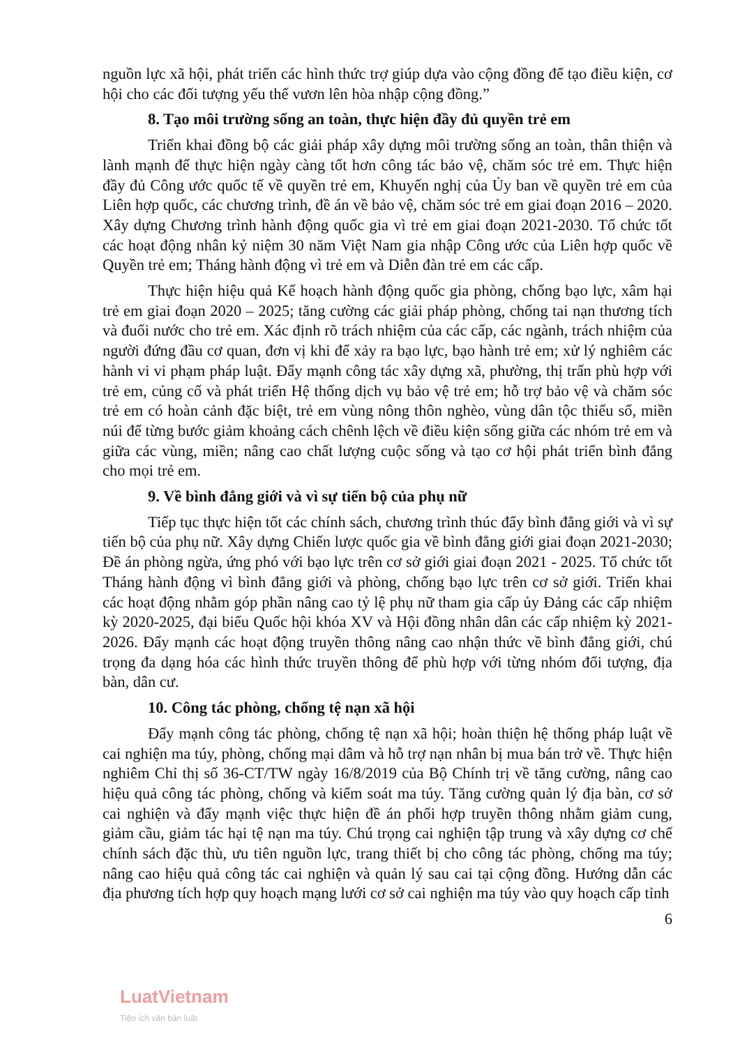nguồn lực xã hội, phát triển các hình thức trợ giúp dựa vào cộng đồng để tạo điều kiện, cơ hội cho các đối tượng yếu thế vươn lên hòa nhập cộng đồng.”
8. Tạo môi trường sống an toàn, thực hiện đầy đủ quyền trẻ em
Triển khai đồng bộ các giải pháp xây dựng môi trường sống an toàn, thân thiện và lành mạnh để thực hiện ngày càng tốt hơn công tác bảo vệ, chăm sóc trẻ em. Thực hiện đầy đủ Công ước quốc tế về quyền trẻ em, Khuyến nghị của Ủy ban về quyền trẻ em của Liên hợp quốc, các chương trình, đề án về bảo vệ, chăm sóc trẻ em giai đoạn 2016 – 2020. Xây dựng Chương trình hành động quốc gia vì trẻ em giai đoạn 2021-2030. Tổ chức tốt các hoạt động nhân kỷ niệm 30 năm Việt Nam gia nhập Công ước của Liên hợp quốc về Quyền trẻ em; Tháng hành động vì trẻ em và Diễn đàn trẻ em các cấp.
Thực hiện hiệu quả Kế hoạch hành động quốc gia phòng, chống bạo lực, xâm hại trẻ em giai đoạn 2020 – 2025; tăng cường các giải pháp phòng, chống tai nạn thương tích và đuối nước cho trẻ em. Xác định rõ trách nhiệm của các cấp, các ngành, trách nhiệm của người đứng đầu cơ quan, đơn vị khi để xảy ra bạo lực, bạo hành trẻ em; xử lý nghiêm các hành vi vi phạm pháp luật. Đẩy mạnh công tác xây dựng xã, phường, thị trấn phù hợp với trẻ em, củng cố và phát triển Hệ thống dịch vụ bảo vệ trẻ em; hỗ trợ bảo vệ và chăm sóc trẻ em có hoàn cảnh đặc biệt, trẻ em vùng nông thôn nghèo, vùng dân tộc thiểu số, miền núi để từng bước giảm khoảng cách chênh lệch về điều kiện sống giữa các nhóm trẻ em và giữa các vùng, miền; nâng cao chất lượng cuộc sống và tạo cơ hội phát triển bình đẳng cho mọi trẻ em.
9. Về bình đẳng giới và vì sự tiến bộ của phụ nữ
Tiếp tục thực hiện tốt các chính sách, chương trình thúc đẩy bình đẳng giới và vì sự tiến bộ của phụ nữ. Xây dựng Chiến lược quốc gia về bình đẳng giới giai đoạn 2021-2030; Đề án phòng ngừa, ứng phó với bạo lực trên cơ sở giới giai đoạn 2021 - 2025. Tổ chức tốt Tháng hành động vì bình đẳng giới và phòng, chống bạo lực trên cơ sở giới. Triển khai các hoạt động nhằm góp phần nâng cao tỷ lệ phụ nữ tham gia cấp ủy Đảng các cấp nhiệm kỳ 2020-2025, đại biểu Quốc hội khóa XV và Hội đồng nhân dân các cấp nhiệm kỳ 2021-2026. Đẩy mạnh các hoạt động truyền thông nâng cao nhận thức về bình đẳng giới, chú trọng đa dạng hóa các hình thức truyền thông để phù hợp với từng nhóm đối tượng, địa bàn, dân cư.
10. Công tác phòng, chống tệ nạn xã hội
Đẩy mạnh công tác phòng, chống tệ nạn xã hội; hoàn thiện hệ thống pháp luật về cai nghiện ma túy, phòng, chống mại dâm và hỗ trợ nạn nhân bị mua bán trở về. Thực hiện nghiêm Chỉ thị số 36-CT/TW ngày 16/8/2019 của Bộ Chính trị về tăng cường, nâng cao hiệu quả công tác phòng, chống và kiểm soát ma túy. Tăng cường quản lý địa bàn, cơ sở cai nghiện và đẩy mạnh việc thực hiện đề án phối hợp truyền thông nhằm giảm cung, giảm cầu, giảm tác hại tệ nạn ma túy. Chú trọng cai nghiện tập trung và xây dựng cơ chế chính sách đặc thù, ưu tiên nguồn lực, trang thiết bị cho công tác phòng, chống ma túy; nâng cao hiệu quả công tác cai nghiện và quản lý sau cai tại cộng đồng. Hướng dẫn các địa phương tích hợp quy hoạch mạng lưới cơ sở cai nghiện ma túy vào quy hoạch cấp tỉnh
6
LuatVietnam
Tiện ích văn bản luật